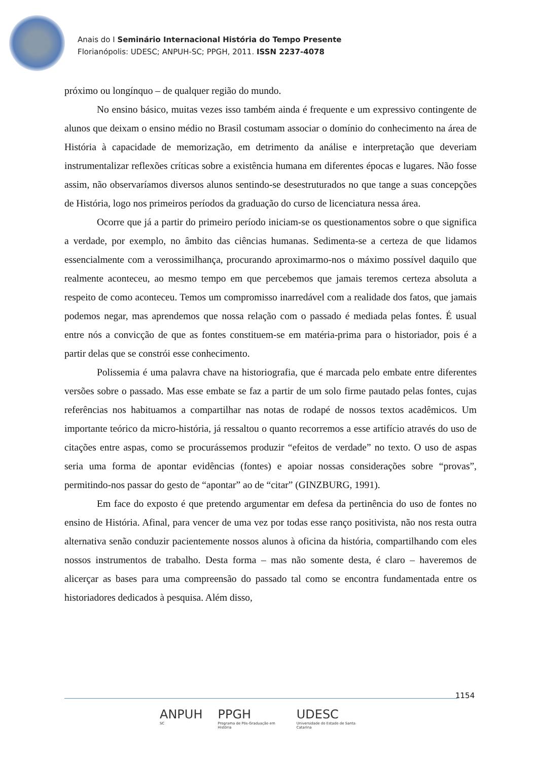Anais do I Seminário Internacional História do Tempo Presente
Florianópolis: UDESC; ANPUH-SC; PPGH, 2011. ISSN 2237-4078
próximo ou longínquo – de qualquer região do mundo.
No ensino básico, muitas vezes isso também ainda é frequente e um expressivo contingente de alunos que deixam o ensino médio no Brasil costumam associar o domínio do conhecimento na área de História à capacidade de memorização, em detrimento da análise e interpretação que deveriam instrumentalizar reflexões críticas sobre a existência humana em diferentes épocas e lugares. Não fosse assim, não observaríamos diversos alunos sentindo-se desestruturados no que tange a suas concepções de História, logo nos primeiros períodos da graduação do curso de licenciatura nessa área.
Ocorre que já a partir do primeiro período iniciam-se os questionamentos sobre o que significa a verdade, por exemplo, no âmbito das ciências humanas. Sedimenta-se a certeza de que lidamos essencialmente com a verossimilhança, procurando aproximarmo-nos o máximo possível daquilo que realmente aconteceu, ao mesmo tempo em que percebemos que jamais teremos certeza absoluta a respeito de como aconteceu. Temos um compromisso inarredável com a realidade dos fatos, que jamais podemos negar, mas aprendemos que nossa relação com o passado é mediada pelas fontes. É usual entre nós a convicção de que as fontes constituem-se em matéria-prima para o historiador, pois é a partir delas que se constrói esse conhecimento.
Polissemia é uma palavra chave na historiografia, que é marcada pelo embate entre diferentes versões sobre o passado. Mas esse embate se faz a partir de um solo firme pautado pelas fontes, cujas referências nos habituamos a compartilhar nas notas de rodapé de nossos textos acadêmicos. Um importante teórico da micro-história, já ressaltou o quanto recorremos a esse artifício através do uso de citações entre aspas, como se procurássemos produzir “efeitos de verdade” no texto. O uso de aspas seria uma forma de apontar evidências (fontes) e apoiar nossas considerações sobre “provas”, permitindo-nos passar do gesto de “apontar” ao de “citar” (GINZBURG, 1991).
Em face do exposto é que pretendo argumentar em defesa da pertinência do uso de fontes no ensino de História. Afinal, para vencer de uma vez por todas esse ranço positivista, não nos resta outra alternativa senão conduzir pacientemente nossos alunos à oficina da história, compartilhando com eles nossos instrumentos de trabalho. Desta forma – mas não somente desta, é claro – haveremos de alicerçar as bases para uma compreensão do passado tal como se encontra fundamentada entre os historiadores dedicados à pesquisa. Além disso,
1154
ANPUH
SC
PPGH
Programa de Pós-Graduação em História
UDESC
Universidade do Estado de Santa Catarina